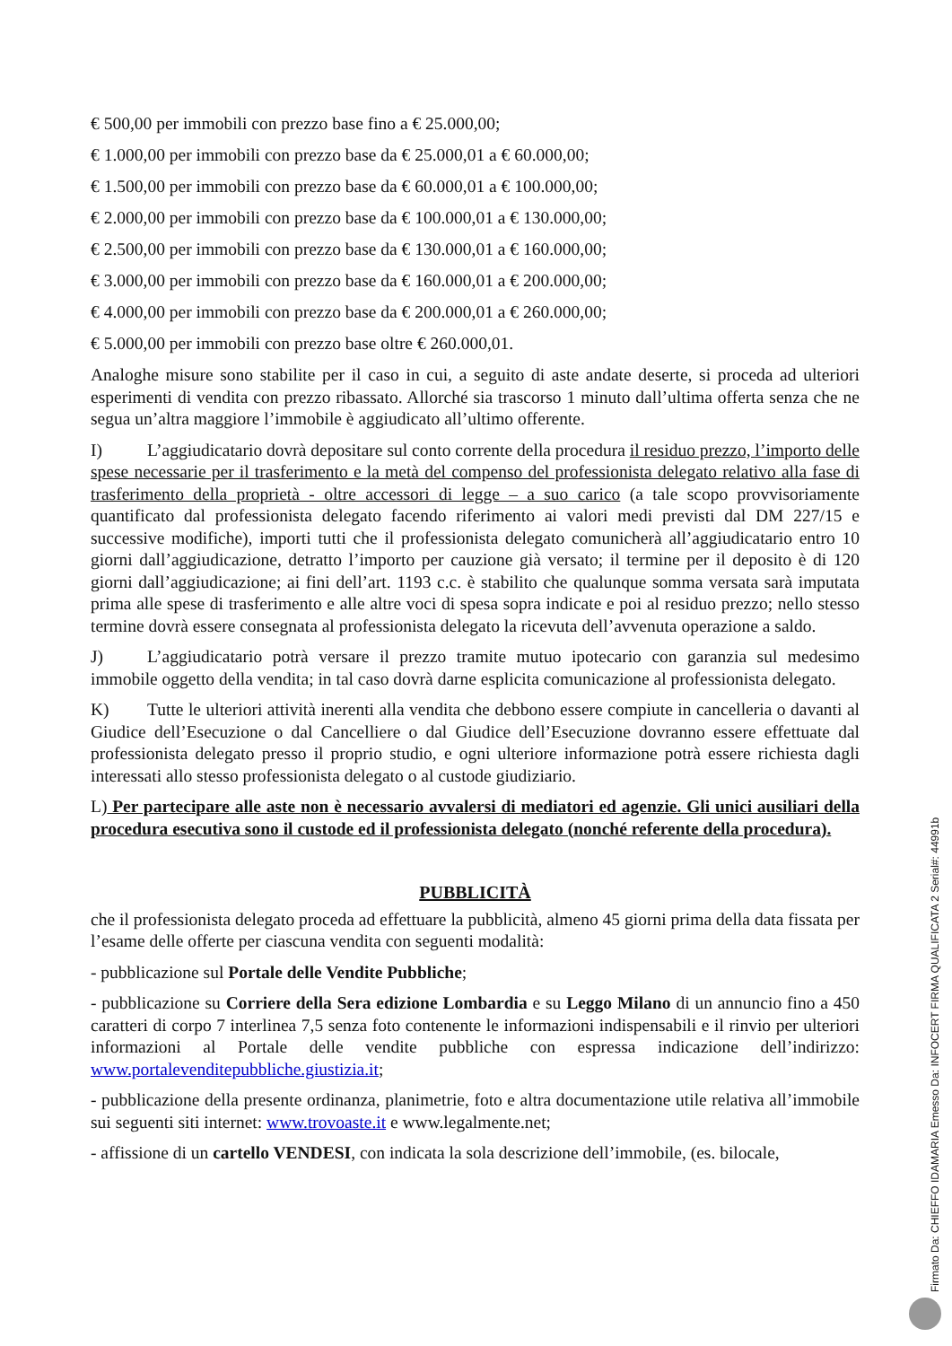€ 500,00 per immobili con prezzo base fino a € 25.000,00;
€ 1.000,00 per immobili con prezzo base da € 25.000,01 a € 60.000,00;
€ 1.500,00 per immobili con prezzo base da € 60.000,01 a € 100.000,00;
€ 2.000,00 per immobili con prezzo base da € 100.000,01 a € 130.000,00;
€ 2.500,00 per immobili con prezzo base da € 130.000,01 a € 160.000,00;
€ 3.000,00 per immobili con prezzo base da € 160.000,01 a € 200.000,00;
€ 4.000,00 per immobili con prezzo base da € 200.000,01 a € 260.000,00;
€ 5.000,00 per immobili con prezzo base oltre € 260.000,01.
Analoghe misure sono stabilite per il caso in cui, a seguito di aste andate deserte, si proceda ad ulteriori esperimenti di vendita con prezzo ribassato. Allorché sia trascorso 1 minuto dall’ultima offerta senza che ne segua un’altra maggiore l’immobile è aggiudicato all’ultimo offerente.
I) L’aggiudicatario dovrà depositare sul conto corrente della procedura il residuo prezzo, l’importo delle spese necessarie per il trasferimento e la metà del compenso del professionista delegato relativo alla fase di trasferimento della proprietà - oltre accessori di legge – a suo carico (a tale scopo provvisoriamente quantificato dal professionista delegato facendo riferimento ai valori medi previsti dal DM 227/15 e successive modifiche), importi tutti che il professionista delegato comunicherà all’aggiudicatario entro 10 giorni dall’aggiudicazione, detratto l’importo per cauzione già versato; il termine per il deposito è di 120 giorni dall’aggiudicazione; ai fini dell’art. 1193 c.c. è stabilito che qualunque somma versata sarà imputata prima alle spese di trasferimento e alle altre voci di spesa sopra indicate e poi al residuo prezzo; nello stesso termine dovrà essere consegnata al professionista delegato la ricevuta dell’avvenuta operazione a saldo.
J) L’aggiudicatario potrà versare il prezzo tramite mutuo ipotecario con garanzia sul medesimo immobile oggetto della vendita; in tal caso dovrà darne esplicita comunicazione al professionista delegato.
K) Tutte le ulteriori attività inerenti alla vendita che debbono essere compiute in cancelleria o davanti al Giudice dell’Esecuzione o dal Cancelliere o dal Giudice dell’Esecuzione dovranno essere effettuate dal professionista delegato presso il proprio studio, e ogni ulteriore informazione potrà essere richiesta dagli interessati allo stesso professionista delegato o al custode giudiziario.
L) Per partecipare alle aste non è necessario avvalersi di mediatori ed agenzie. Gli unici ausiliari della procedura esecutiva sono il custode ed il professionista delegato (nonché referente della procedura).
PUBBLICITÀ
che il professionista delegato proceda ad effettuare la pubblicità, almeno 45 giorni prima della data fissata per l’esame delle offerte per ciascuna vendita con seguenti modalità:
- pubblicazione sul Portale delle Vendite Pubbliche;
- pubblicazione su Corriere della Sera edizione Lombardia e su Leggo Milano di un annuncio fino a 450 caratteri di corpo 7 interlinea 7,5 senza foto contenente le informazioni indispensabili e il rinvio per ulteriori informazioni al Portale delle vendite pubbliche con espressa indicazione dell’indirizzo: www.portalevenditepubbliche.giustizia.it;
- pubblicazione della presente ordinanza, planimetrie, foto e altra documentazione utile relativa all’immobile sui seguenti siti internet: www.trovoaste.it e www.legalmente.net;
- affissione di un cartello VENDESI, con indicata la sola descrizione dell’immobile, (es. bilocale,
Firmato Da: CHIEFFO IDAMARIA Emesso Da: INFOCERT FIRMA QUALIFICATA 2 Serial#: 44991b